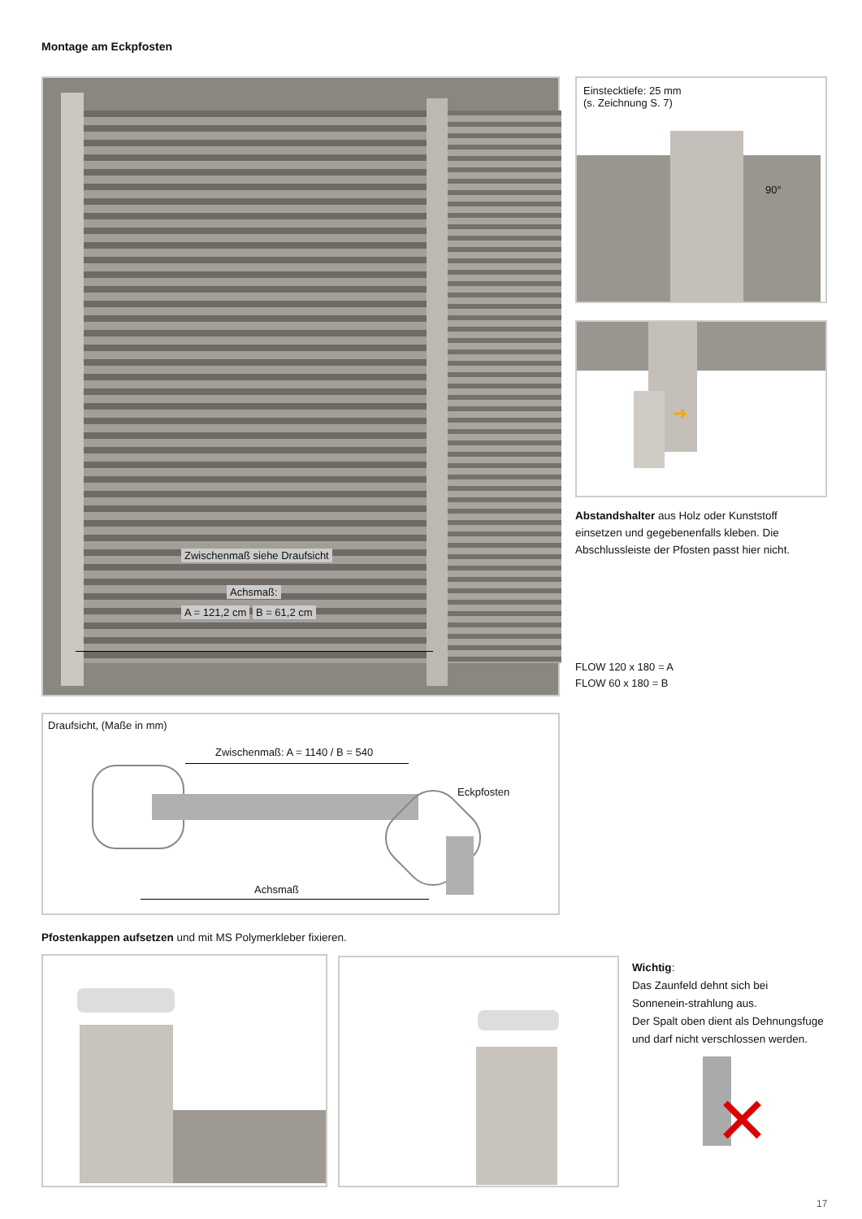Montage am Eckpfosten
Zwischenmaß siehe Draufsicht
Achsmaß:
A = 121,2 cm B = 61,2 cm
Einstecktiefe: 25 mm
(s. Zeichnung S. 7)
90°
➜
Abstandshalter aus Holz oder Kunststoff einsetzen und gegebenenfalls kleben. Die Abschlussleiste der Pfosten passt hier nicht.
FLOW 120 x 180 = A
FLOW 60 x 180 = B
Draufsicht, (Maße in mm)
Zwischenmaß: A = 1140 / B = 540
Eckpfosten
Achsmaß
Pfostenkappen aufsetzen und mit MS Polymerkleber fixieren.
Wichtig:
Das Zaunfeld dehnt sich bei Sonnenein-strahlung aus.
Der Spalt oben dient als Dehnungsfuge und darf nicht verschlossen werden.
✕
17